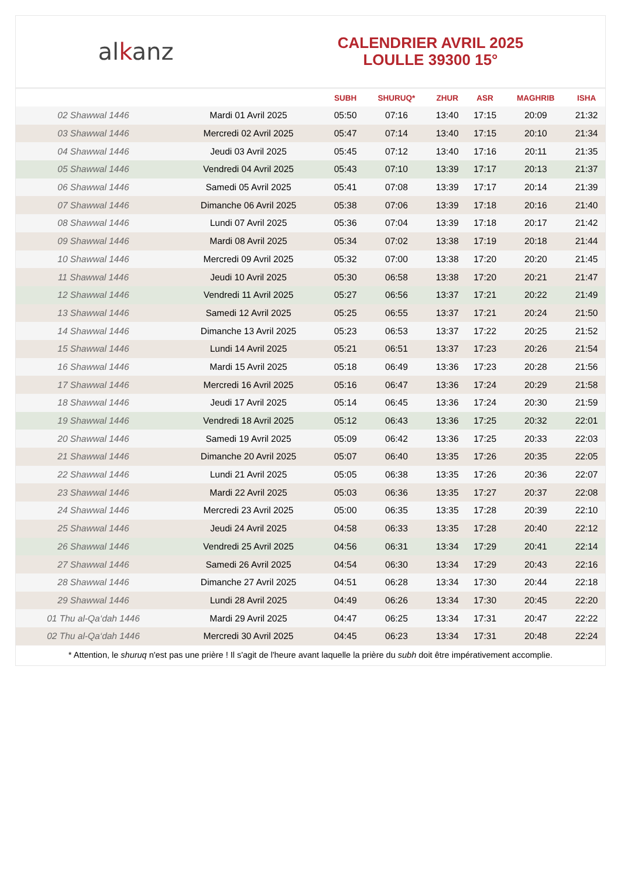alkanz
CALENDRIER AVRIL 2025
LOULLE 39300 15°
| | | SUBH | SHURUQ* | ZHUR | ASR | MAGHRIB | ISHA |
| --- | --- | --- | --- | --- | --- | --- | --- |
| 02 Shawwal 1446 | Mardi 01 Avril 2025 | 05:50 | 07:16 | 13:40 | 17:15 | 20:09 | 21:32 |
| 03 Shawwal 1446 | Mercredi 02 Avril 2025 | 05:47 | 07:14 | 13:40 | 17:15 | 20:10 | 21:34 |
| 04 Shawwal 1446 | Jeudi 03 Avril 2025 | 05:45 | 07:12 | 13:40 | 17:16 | 20:11 | 21:35 |
| 05 Shawwal 1446 | Vendredi 04 Avril 2025 | 05:43 | 07:10 | 13:39 | 17:17 | 20:13 | 21:37 |
| 06 Shawwal 1446 | Samedi 05 Avril 2025 | 05:41 | 07:08 | 13:39 | 17:17 | 20:14 | 21:39 |
| 07 Shawwal 1446 | Dimanche 06 Avril 2025 | 05:38 | 07:06 | 13:39 | 17:18 | 20:16 | 21:40 |
| 08 Shawwal 1446 | Lundi 07 Avril 2025 | 05:36 | 07:04 | 13:39 | 17:18 | 20:17 | 21:42 |
| 09 Shawwal 1446 | Mardi 08 Avril 2025 | 05:34 | 07:02 | 13:38 | 17:19 | 20:18 | 21:44 |
| 10 Shawwal 1446 | Mercredi 09 Avril 2025 | 05:32 | 07:00 | 13:38 | 17:20 | 20:20 | 21:45 |
| 11 Shawwal 1446 | Jeudi 10 Avril 2025 | 05:30 | 06:58 | 13:38 | 17:20 | 20:21 | 21:47 |
| 12 Shawwal 1446 | Vendredi 11 Avril 2025 | 05:27 | 06:56 | 13:37 | 17:21 | 20:22 | 21:49 |
| 13 Shawwal 1446 | Samedi 12 Avril 2025 | 05:25 | 06:55 | 13:37 | 17:21 | 20:24 | 21:50 |
| 14 Shawwal 1446 | Dimanche 13 Avril 2025 | 05:23 | 06:53 | 13:37 | 17:22 | 20:25 | 21:52 |
| 15 Shawwal 1446 | Lundi 14 Avril 2025 | 05:21 | 06:51 | 13:37 | 17:23 | 20:26 | 21:54 |
| 16 Shawwal 1446 | Mardi 15 Avril 2025 | 05:18 | 06:49 | 13:36 | 17:23 | 20:28 | 21:56 |
| 17 Shawwal 1446 | Mercredi 16 Avril 2025 | 05:16 | 06:47 | 13:36 | 17:24 | 20:29 | 21:58 |
| 18 Shawwal 1446 | Jeudi 17 Avril 2025 | 05:14 | 06:45 | 13:36 | 17:24 | 20:30 | 21:59 |
| 19 Shawwal 1446 | Vendredi 18 Avril 2025 | 05:12 | 06:43 | 13:36 | 17:25 | 20:32 | 22:01 |
| 20 Shawwal 1446 | Samedi 19 Avril 2025 | 05:09 | 06:42 | 13:36 | 17:25 | 20:33 | 22:03 |
| 21 Shawwal 1446 | Dimanche 20 Avril 2025 | 05:07 | 06:40 | 13:35 | 17:26 | 20:35 | 22:05 |
| 22 Shawwal 1446 | Lundi 21 Avril 2025 | 05:05 | 06:38 | 13:35 | 17:26 | 20:36 | 22:07 |
| 23 Shawwal 1446 | Mardi 22 Avril 2025 | 05:03 | 06:36 | 13:35 | 17:27 | 20:37 | 22:08 |
| 24 Shawwal 1446 | Mercredi 23 Avril 2025 | 05:00 | 06:35 | 13:35 | 17:28 | 20:39 | 22:10 |
| 25 Shawwal 1446 | Jeudi 24 Avril 2025 | 04:58 | 06:33 | 13:35 | 17:28 | 20:40 | 22:12 |
| 26 Shawwal 1446 | Vendredi 25 Avril 2025 | 04:56 | 06:31 | 13:34 | 17:29 | 20:41 | 22:14 |
| 27 Shawwal 1446 | Samedi 26 Avril 2025 | 04:54 | 06:30 | 13:34 | 17:29 | 20:43 | 22:16 |
| 28 Shawwal 1446 | Dimanche 27 Avril 2025 | 04:51 | 06:28 | 13:34 | 17:30 | 20:44 | 22:18 |
| 29 Shawwal 1446 | Lundi 28 Avril 2025 | 04:49 | 06:26 | 13:34 | 17:30 | 20:45 | 22:20 |
| 01 Thu al-Qa‘dah 1446 | Mardi 29 Avril 2025 | 04:47 | 06:25 | 13:34 | 17:31 | 20:47 | 22:22 |
| 02 Thu al-Qa‘dah 1446 | Mercredi 30 Avril 2025 | 04:45 | 06:23 | 13:34 | 17:31 | 20:48 | 22:24 |
* Attention, le shuruq n'est pas une prière ! Il s'agit de l'heure avant laquelle la prière du subh doit être impérativement accomplie.